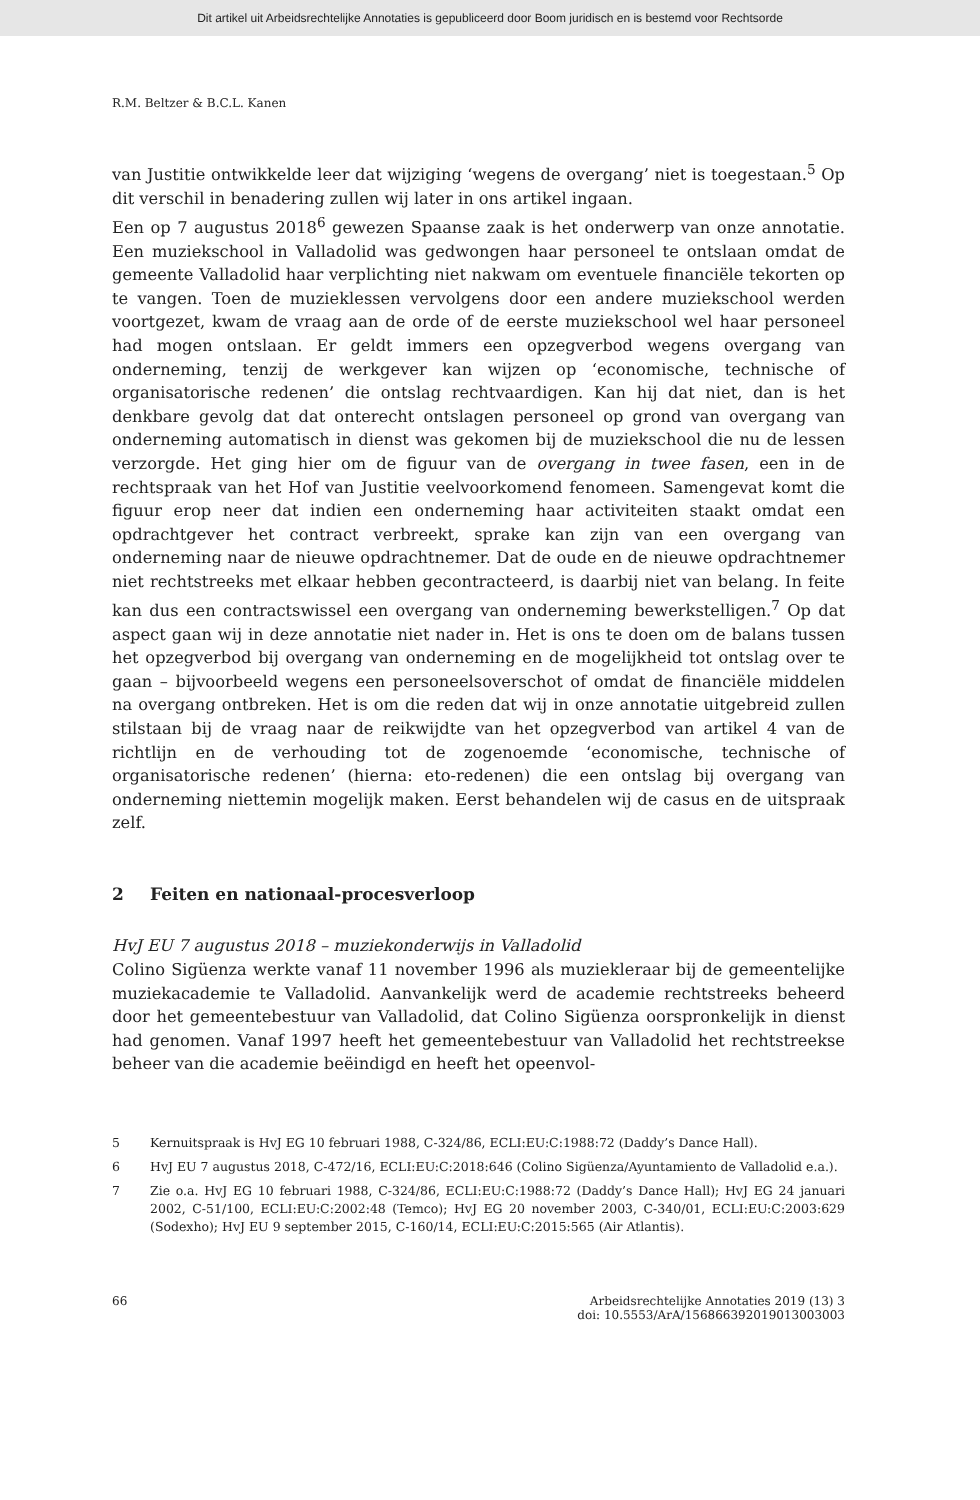Dit artikel uit Arbeidsrechtelijke Annotaties is gepubliceerd door Boom juridisch en is bestemd voor Rechtsorde
R.M. Beltzer & B.C.L. Kanen
van Justitie ontwikkelde leer dat wijziging ‘wegens de overgang’ niet is toegestaan.<sup>5</sup> Op dit verschil in benadering zullen wij later in ons artikel ingaan.
Een op 7 augustus 2018<sup>6</sup> gewezen Spaanse zaak is het onderwerp van onze annotatie. Een muziekschool in Valladolid was gedwongen haar personeel te ontslaan omdat de gemeente Valladolid haar verplichting niet nakwam om eventuele financiële tekorten op te vangen. Toen de muzieklessen vervolgens door een andere muziekschool werden voortgezet, kwam de vraag aan de orde of de eerste muziekschool wel haar personeel had mogen ontslaan. Er geldt immers een opzegverbod wegens overgang van onderneming, tenzij de werkgever kan wijzen op ‘economische, technische of organisatorische redenen’ die ontslag rechtvaardigen. Kan hij dat niet, dan is het denkbare gevolg dat dat onterecht ontslagen personeel op grond van overgang van onderneming automatisch in dienst was gekomen bij de muziekschool die nu de lessen verzorgde. Het ging hier om de figuur van de overgang in twee fasen, een in de rechtspraak van het Hof van Justitie veelvoorkomend fenomeen. Samengevat komt die figuur erop neer dat indien een onderneming haar activiteiten staakt omdat een opdrachtgever het contract verbreekt, sprake kan zijn van een overgang van onderneming naar de nieuwe opdrachtnemer. Dat de oude en de nieuwe opdrachtnemer niet rechtstreeks met elkaar hebben gecontracteerd, is daarbij niet van belang. In feite kan dus een contractswissel een overgang van onderneming bewerkstelligen.<sup>7</sup> Op dat aspect gaan wij in deze annotatie niet nader in. Het is ons te doen om de balans tussen het opzegverbod bij overgang van onderneming en de mogelijkheid tot ontslag over te gaan – bijvoorbeeld wegens een personeelsoverschot of omdat de financiële middelen na overgang ontbreken. Het is om die reden dat wij in onze annotatie uitgebreid zullen stilstaan bij de vraag naar de reikwijdte van het opzegverbod van artikel 4 van de richtlijn en de verhouding tot de zogenoemde ‘economische, technische of organisatorische redenen’ (hierna: eto-redenen) die een ontslag bij overgang van onderneming niettemin mogelijk maken. Eerst behandelen wij de casus en de uitspraak zelf.
2 Feiten en nationaal-procesverloop
HvJ EU 7 augustus 2018 – muziekonderwijs in Valladolid
Colino Sigüenza werkte vanaf 11 november 1996 als muziekleraar bij de gemeentelijke muziekacademie te Valladolid. Aanvankelijk werd de academie rechtstreeks beheerd door het gemeentebestuur van Valladolid, dat Colino Sigüenza oorspronkelijk in dienst had genomen. Vanaf 1997 heeft het gemeentebestuur van Valladolid het rechtstreekse beheer van die academie beëindigd en heeft het opeenvol-
5 Kernuitspraak is HvJ EG 10 februari 1988, C-324/86, ECLI:EU:C:1988:72 (Daddy’s Dance Hall).
6 HvJ EU 7 augustus 2018, C-472/16, ECLI:EU:C:2018:646 (Colino Sigüenza/Ayuntamiento de Valladolid e.a.).
7 Zie o.a. HvJ EG 10 februari 1988, C-324/86, ECLI:EU:C:1988:72 (Daddy’s Dance Hall); HvJ EG 24 januari 2002, C-51/100, ECLI:EU:C:2002:48 (Temco); HvJ EG 20 november 2003, C-340/01, ECLI:EU:C:2003:629 (Sodexho); HvJ EU 9 september 2015, C-160/14, ECLI:EU:C:2015:565 (Air Atlantis).
66 Arbeidsrechtelijke Annotaties 2019 (13) 3
doi: 10.5553/ArA/156866392019013003003